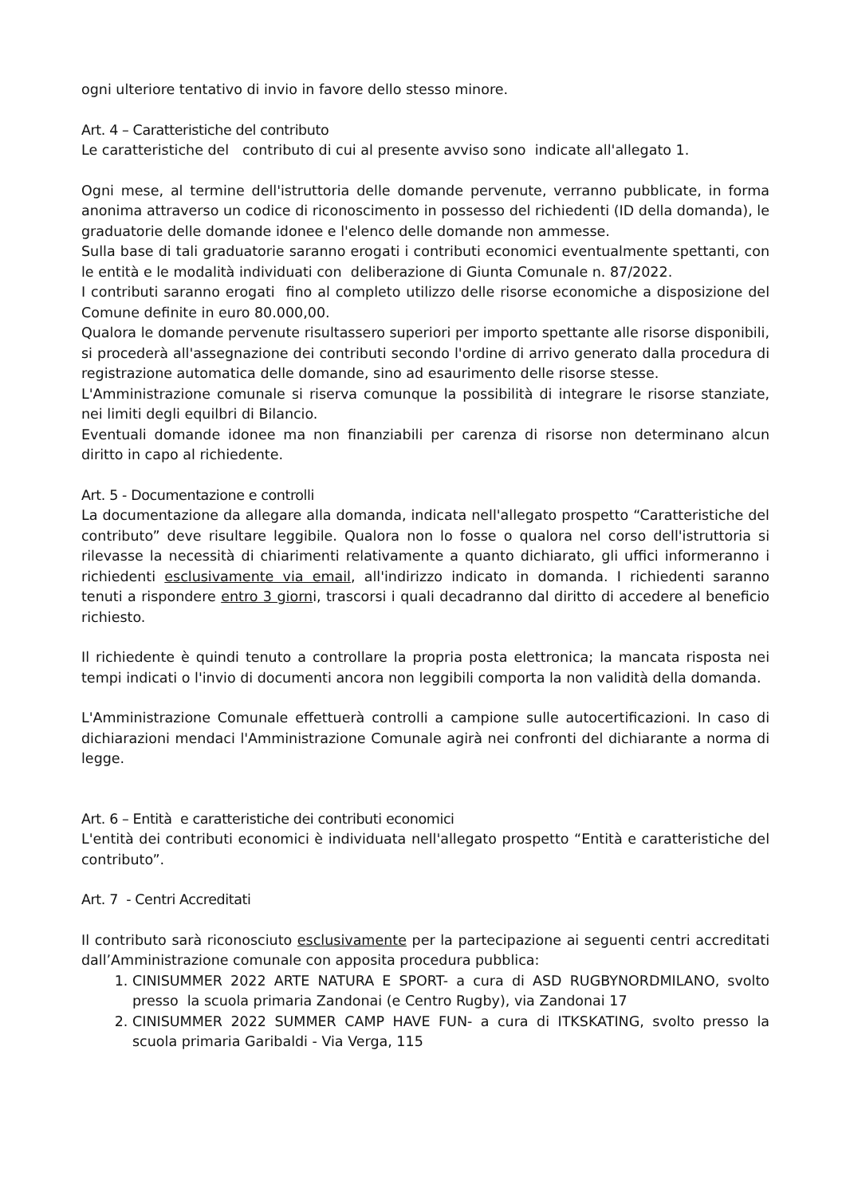ogni ulteriore tentativo di invio in favore dello stesso minore.
Art. 4 – Caratteristiche del contributo
Le caratteristiche del contributo di cui al presente avviso sono indicate all'allegato 1.
Ogni mese, al termine dell'istruttoria delle domande pervenute, verranno pubblicate, in forma anonima attraverso un codice di riconoscimento in possesso del richiedenti (ID della domanda), le graduatorie delle domande idonee e l'elenco delle domande non ammesse.
Sulla base di tali graduatorie saranno erogati i contributi economici eventualmente spettanti, con le entità e le modalità individuati con deliberazione di Giunta Comunale n. 87/2022.
I contributi saranno erogati fino al completo utilizzo delle risorse economiche a disposizione del Comune definite in euro 80.000,00.
Qualora le domande pervenute risultassero superiori per importo spettante alle risorse disponibili, si procederà all'assegnazione dei contributi secondo l'ordine di arrivo generato dalla procedura di registrazione automatica delle domande, sino ad esaurimento delle risorse stesse.
L'Amministrazione comunale si riserva comunque la possibilità di integrare le risorse stanziate, nei limiti degli equilbri di Bilancio.
Eventuali domande idonee ma non finanziabili per carenza di risorse non determinano alcun diritto in capo al richiedente.
Art. 5 - Documentazione e controlli
La documentazione da allegare alla domanda, indicata nell'allegato prospetto “Caratteristiche del contributo” deve risultare leggibile. Qualora non lo fosse o qualora nel corso dell'istruttoria si rilevasse la necessità di chiarimenti relativamente a quanto dichiarato, gli uffici informeranno i richiedenti esclusivamente via email, all'indirizzo indicato in domanda. I richiedenti saranno tenuti a rispondere entro 3 giorni, trascorsi i quali decadranno dal diritto di accedere al beneficio richiesto.
Il richiedente è quindi tenuto a controllare la propria posta elettronica; la mancata risposta nei tempi indicati o l'invio di documenti ancora non leggibili comporta la non validità della domanda.
L'Amministrazione Comunale effettuerà controlli a campione sulle autocertificazioni. In caso di dichiarazioni mendaci l'Amministrazione Comunale agirà nei confronti del dichiarante a norma di legge.
Art. 6 – Entità e caratteristiche dei contributi economici
L'entità dei contributi economici è individuata nell'allegato prospetto “Entità e caratteristiche del contributo”.
Art. 7 - Centri Accreditati
Il contributo sarà riconosciuto esclusivamente per la partecipazione ai seguenti centri accreditati dall’Amministrazione comunale con apposita procedura pubblica:
1. CINISUMMER 2022 ARTE NATURA E SPORT- a cura di ASD RUGBYNORDMILANO, svolto presso la scuola primaria Zandonai (e Centro Rugby), via Zandonai 17
2. CINISUMMER 2022 SUMMER CAMP HAVE FUN- a cura di ITKSKATING, svolto presso la scuola primaria Garibaldi - Via Verga, 115